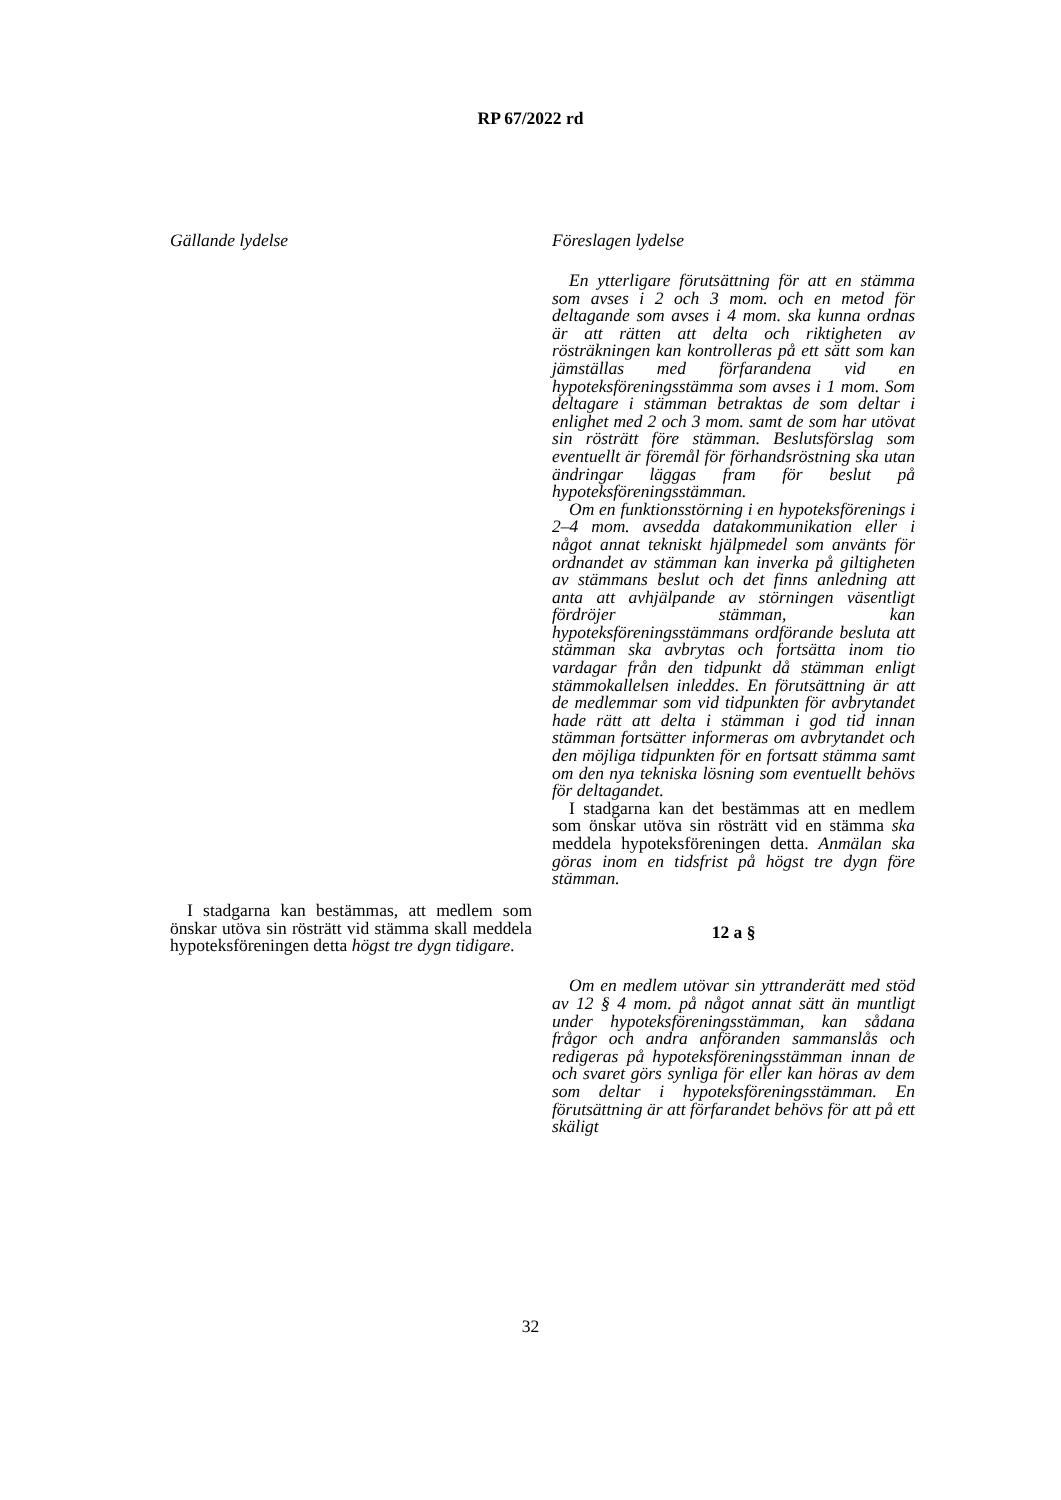RP 67/2022 rd
Gällande lydelse Föreslagen lydelse
I stadgarna kan bestämmas, att medlem som önskar utöva sin rösträtt vid stämma skall meddela hypoteksföreningen detta högst tre dygn tidigare.
En ytterligare förutsättning för att en stämma som avses i 2 och 3 mom. och en metod för deltagande som avses i 4 mom. ska kunna ordnas är att rätten att delta och riktigheten av rösträkningen kan kontrolleras på ett sätt som kan jämställas med förfarandena vid en hypoteksföreningsstämma som avses i 1 mom. Som deltagare i stämman betraktas de som deltar i enlighet med 2 och 3 mom. samt de som har utövat sin rösträtt före stämman. Beslutsförslag som eventuellt är föremål för förhandsröstning ska utan ändringar läggas fram för beslut på hypoteksföreningsstämman.
Om en funktionsstörning i en hypoteksförenings i 2–4 mom. avsedda datakommunikation eller i något annat tekniskt hjälpmedel som använts för ordnandet av stämman kan inverka på giltigheten av stämmans beslut och det finns anledning att anta att avhjälpande av störningen väsentligt fördröjer stämman, kan hypoteksföreningsstämmans ordförande besluta att stämman ska avbrytas och fortsätta inom tio vardagar från den tidpunkt då stämman enligt stämmokallelsen inleddes. En förutsättning är att de medlemmar som vid tidpunkten för avbrytandet hade rätt att delta i stämman i god tid innan stämman fortsätter informeras om avbrytandet och den möjliga tidpunkten för en fortsatt stämma samt om den nya tekniska lösning som eventuellt behövs för deltagandet.
I stadgarna kan det bestämmas att en medlem som önskar utöva sin rösträtt vid en stämma ska meddela hypoteksföreningen detta. Anmälan ska göras inom en tidsfrist på högst tre dygn före stämman.
12 a §
Om en medlem utövar sin yttranderätt med stöd av 12 § 4 mom. på något annat sätt än muntligt under hypoteksföreningsstämman, kan sådana frågor och andra anföranden sammanslås och redigeras på hypoteksföreningsstämman innan de och svaret görs synliga för eller kan höras av dem som deltar i hypoteksföreningsstämman. En förutsättning är att förfarandet behövs för att på ett skäligt
32